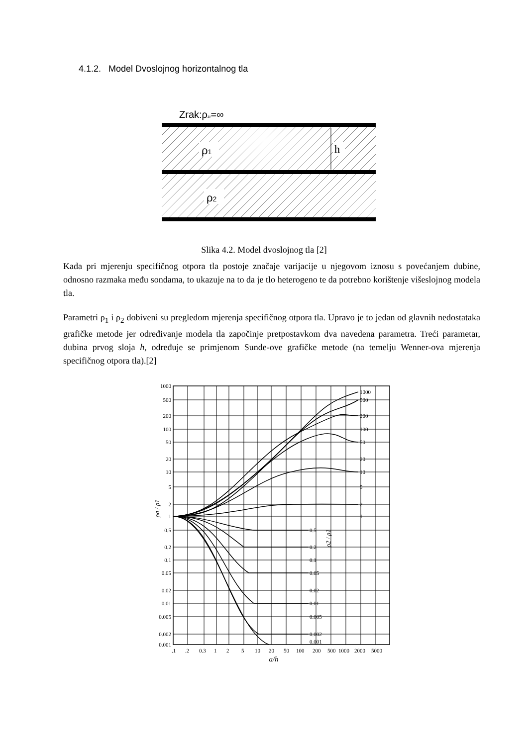4.1.2. Model Dvoslojnog horizontalnog tla
Zrak:ρzr=∞
ρ1
ρ2
h
Slika 4.2. Model dvoslojnog tla [2]
Kada pri mjerenju specifičnog otpora tla postoje značaje varijacije u njegovom iznosu s povećanjem dubine, odnosno razmaka među sondama, to ukazuje na to da je tlo heterogeno te da potrebno korištenje višeslojnog modela tla.
Parametri ρ<sub>1</sub> i ρ<sub>2</sub> dobiveni su pregledom mjerenja specifičnog otpora tla. Upravo je to jedan od glavnih nedostataka grafičke metode jer određivanje modela tla započinje pretpostavkom dva navedena parametra. Treći parametar, dubina prvog sloja h, određuje se primjenom Sunde-ove grafičke metode (na temelju Wenner-ova mjerenja specifičnog otpora tla).[2]
1000
500
200
100
50
20
10
5
2
1
0.5
0.2
0.1
0.05
0.02
0.01
0.005
0.002
0.001
1000
500
200
100
50
20
10
5
2
1
0.5
0.2
0.1
0.05
0.02
0.01
0.005
0.002
0.001
ρa / ρ1
ρ2 / ρ1
.1
.2
0.3
1
2
5
10
20
50
100
200
500
1000
2000
5000
a/h